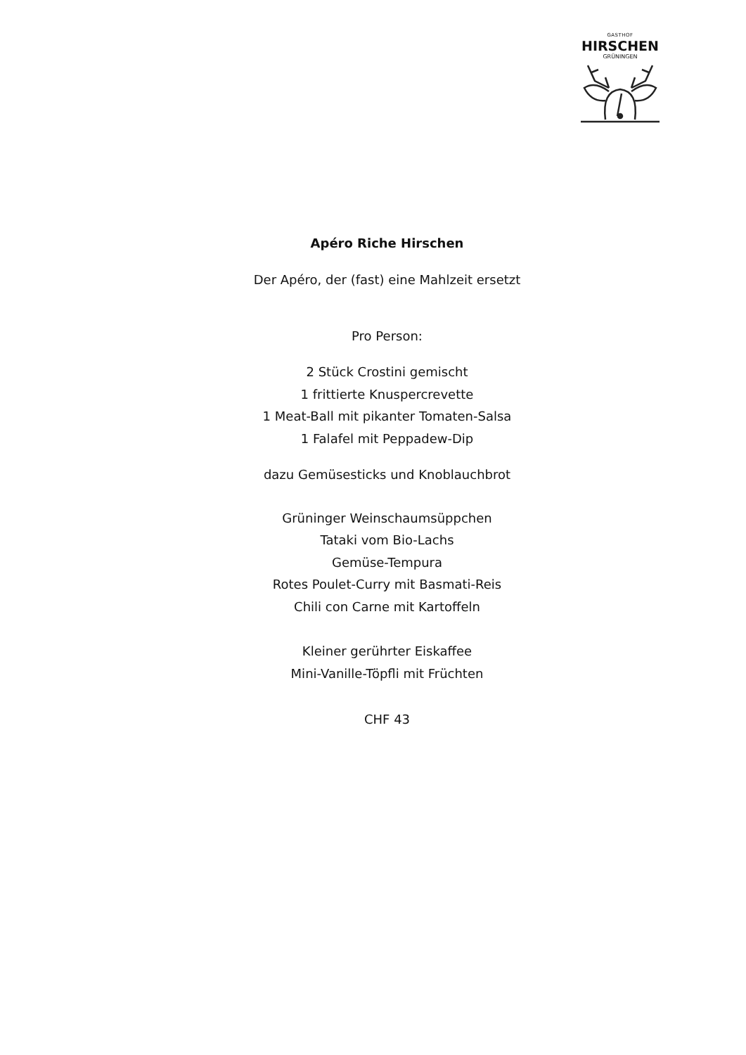GASTHOF
HIRSCHEN
GRÜNINGEN
Apéro Riche Hirschen
Der Apéro, der (fast) eine Mahlzeit ersetzt
Pro Person:
2 Stück Crostini gemischt
1 frittierte Knuspercrevette
1 Meat-Ball mit pikanter Tomaten-Salsa
1 Falafel mit Peppadew-Dip
dazu Gemüsesticks und Knoblauchbrot
Grüninger Weinschaumsüppchen
Tataki vom Bio-Lachs
Gemüse-Tempura
Rotes Poulet-Curry mit Basmati-Reis
Chili con Carne mit Kartoffeln
Kleiner gerührter Eiskaffee
Mini-Vanille-Töpfli mit Früchten
CHF 43